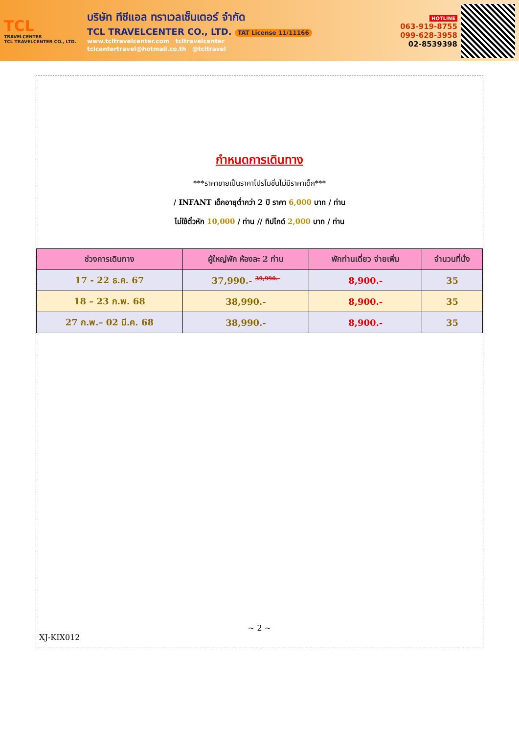TCL
TRAVELCENTER
TCL TRAVELCENTER CO., LTD.
บริษัท ทีซีแอล ทราเวลเซ็นเตอร์ จำกัด
TCL TRAVELCENTER CO., LTD. TAT License 11/11166
www.tcltravelcenter.com tcltravelcenter
tclcentertravel@hotmail.co.th @tcltravel
HOTLINE
063-919-8755
099-628-3958
02-8539398
กำหนดการเดินทาง
***ราคาขายเป็นราคาโปรโมชั่นไม่มีราคาเด็ก***
/ INFANT เด็กอายุต่ำกว่า 2 ปี ราคา 6,000 บาท / ท่าน
ไม่ใช้ตั๋วหัก 10,000 / ท่าน // ทิปไกด์ 2,000 บาท / ท่าน
| ช่วงการเดินทาง | ผู้ใหญ่พัก ห้องละ 2 ท่าน | พักท่านเดี่ยว จ่ายเพิ่ม | จำนวนที่นั่ง |
| --- | --- | --- | --- |
| 17 - 22 ธ.ค. 67 | 37,990.- <sup>39,990.-</sup> | 8,900.- | 35 |
| 18 – 23 ก.พ. 68 | 38,990.- | 8,900.- | 35 |
| 27 ก.พ.– 02 มี.ค. 68 | 38,990.- | 8,900.- | 35 |
~ 2 ~
XJ-KIX012